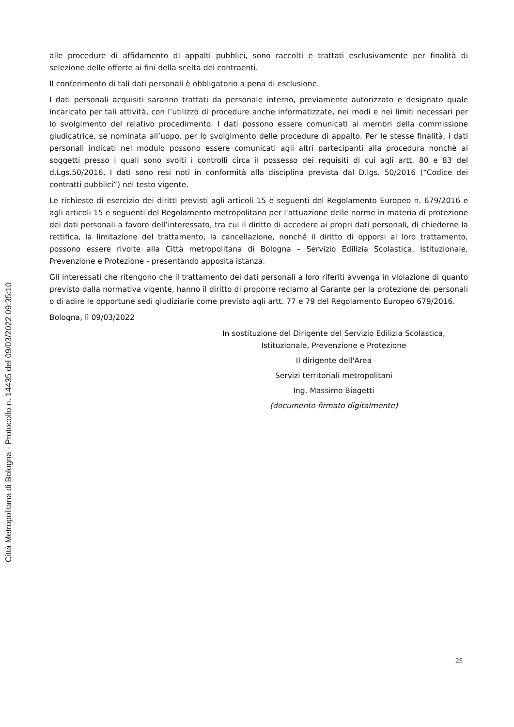alle procedure di affidamento di appalti pubblici, sono raccolti e trattati esclusivamente per finalità di selezione delle offerte ai fini della scelta dei contraenti.
Il conferimento di tali dati personali è obbligatorio a pena di esclusione.
I dati personali acquisiti saranno trattati da personale interno, previamente autorizzato e designato quale incaricato per tali attività, con l’utilizzo di procedure anche informatizzate, nei modi e nei limiti necessari per lo svolgimento del relativo procedimento. I dati possono essere comunicati ai membri della commissione giudicatrice, se nominata all’uopo, per lo svolgimento delle procedure di appalto. Per le stesse finalità, i dati personali indicati nel modulo possono essere comunicati agli altri partecipanti alla procedura nonchè ai soggetti presso i quali sono svolti i controlli circa il possesso dei requisiti di cui agli artt. 80 e 83 del d.Lgs.50/2016. I dati sono resi noti in conformità alla disciplina prevista dal D.lgs. 50/2016 (“Codice dei contratti pubblici”) nel testo vigente.
Le richieste di esercizio dei diritti previsti agli articoli 15 e seguenti del Regolamento Europeo n. 679/2016 e agli articoli 15 e seguenti del Regolamento metropolitano per l'attuazione delle norme in materia di protezione dei dati personali a favore dell’interessato, tra cui il diritto di accedere ai propri dati personali, di chiederne la rettifica, la limitazione del trattamento, la cancellazione, nonché il diritto di opporsi al loro trattamento, possono essere rivolte alla Città metropolitana di Bologna – Servizio Edilizia Scolastica, Istituzionale, Prevenzione e Protezione - presentando apposita istanza.
Gli interessati che ritengono che il trattamento dei dati personali a loro riferiti avvenga in violazione di quanto previsto dalla normativa vigente, hanno il diritto di proporre reclamo al Garante per la protezione dei personali o di adire le opportune sedi giudiziarie come previsto agli artt. 77 e 79 del Regolamento Europeo 679/2016.
Bologna, lì 09/03/2022
In sostituzione del Dirigente del Servizio Edilizia Scolastica,
Istituzionale, Prevenzione e Protezione
Il dirigente dell'Area
Servizi territoriali metropolitani
Ing. Massimo Biagetti
(documento firmato digitalmente)
Città Metropolitana di Bologna - Protocollo n. 14435 del 09/03/2022 09:35:10
25